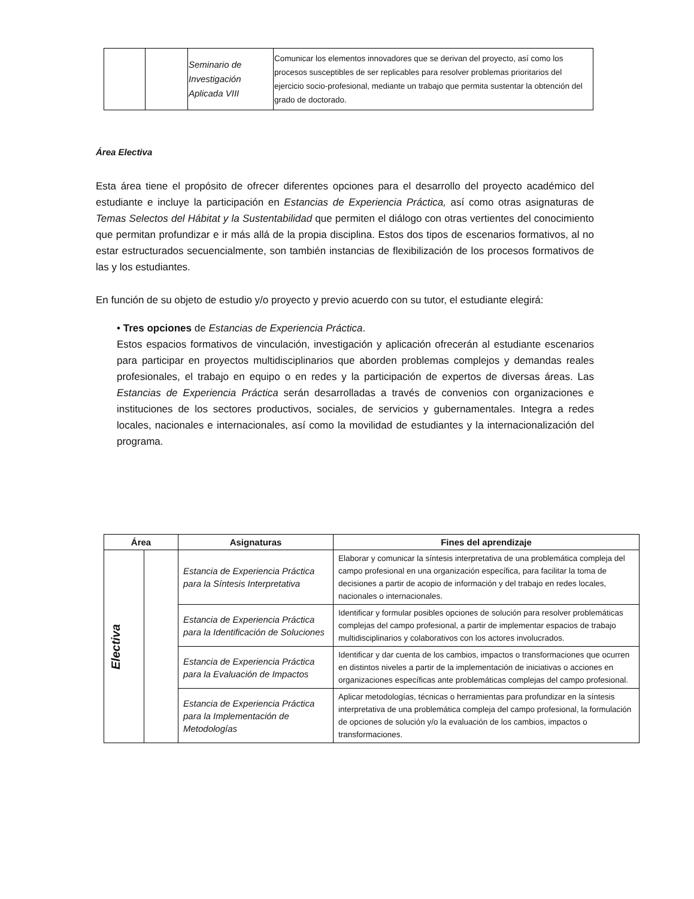| | | Seminario de Investigación Aplicada VIII | Comunicar los elementos innovadores que se derivan del proyecto, así como los procesos susceptibles de ser replicables para resolver problemas prioritarios del ejercicio socio-profesional, mediante un trabajo que permita sustentar la obtención del grado de doctorado. |
Área Electiva
Esta área tiene el propósito de ofrecer diferentes opciones para el desarrollo del proyecto académico del estudiante e incluye la participación en Estancias de Experiencia Práctica, así como otras asignaturas de Temas Selectos del Hábitat y la Sustentabilidad que permiten el diálogo con otras vertientes del conocimiento que permitan profundizar e ir más allá de la propia disciplina. Estos dos tipos de escenarios formativos, al no estar estructurados secuencialmente, son también instancias de flexibilización de los procesos formativos de las y los estudiantes.
En función de su objeto de estudio y/o proyecto y previo acuerdo con su tutor, el estudiante elegirá:
• Tres opciones de Estancias de Experiencia Práctica.
Estos espacios formativos de vinculación, investigación y aplicación ofrecerán al estudiante escenarios para participar en proyectos multidisciplinarios que aborden problemas complejos y demandas reales profesionales, el trabajo en equipo o en redes y la participación de expertos de diversas áreas. Las Estancias de Experiencia Práctica serán desarrolladas a través de convenios con organizaciones e instituciones de los sectores productivos, sociales, de servicios y gubernamentales. Integra a redes locales, nacionales e internacionales, así como la movilidad de estudiantes y la internacionalización del programa.
| Área | | Asignaturas | Fines del aprendizaje |
| --- | --- | --- | --- |
| Electiva | | Estancia de Experiencia Práctica para la Síntesis Interpretativa | Elaborar y comunicar la síntesis interpretativa de una problemática compleja del campo profesional en una organización específica, para facilitar la toma de decisiones a partir de acopio de información y del trabajo en redes locales, nacionales o internacionales. |
| | | Estancia de Experiencia Práctica para la Identificación de Soluciones | Identificar y formular posibles opciones de solución para resolver problemáticas complejas del campo profesional, a partir de implementar espacios de trabajo multidisciplinarios y colaborativos con los actores involucrados. |
| | | Estancia de Experiencia Práctica para la Evaluación de Impactos | Identificar y dar cuenta de los cambios, impactos o transformaciones que ocurren en distintos niveles a partir de la implementación de iniciativas o acciones en organizaciones específicas ante problemáticas complejas del campo profesional. |
| | | Estancia de Experiencia Práctica para la Implementación de Metodologías | Aplicar metodologías, técnicas o herramientas para profundizar en la síntesis interpretativa de una problemática compleja del campo profesional, la formulación de opciones de solución y/o la evaluación de los cambios, impactos o transformaciones. |